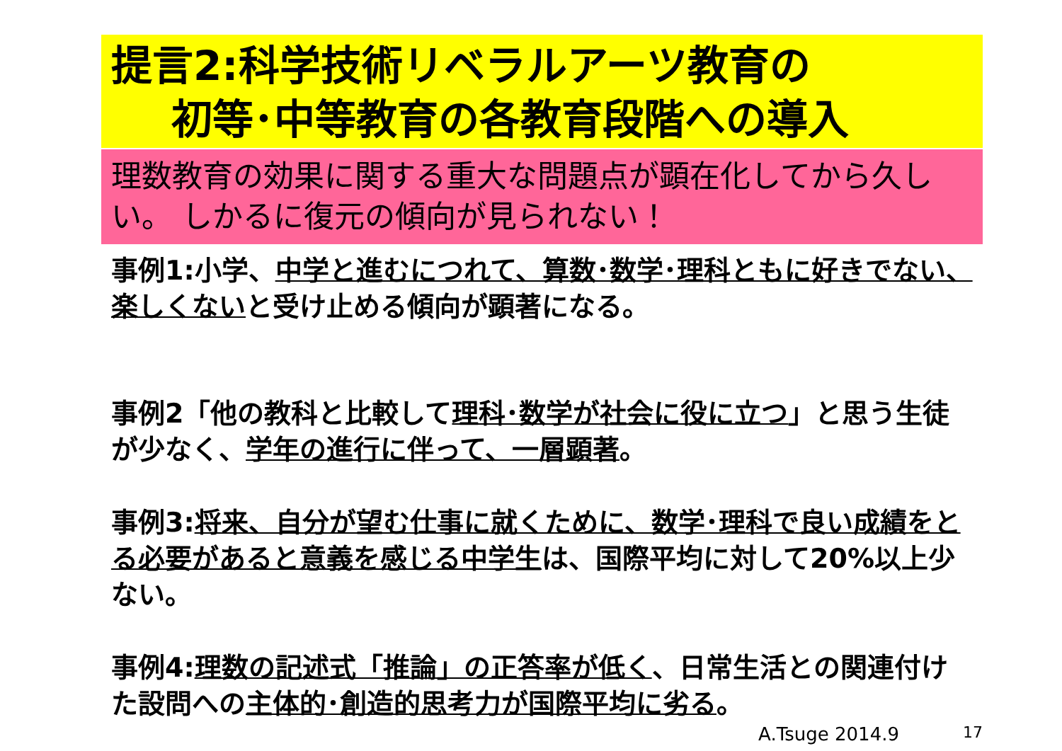提言2:科学技術リベラルアーツ教育の
初等･中等教育の各教育段階への導入
理数教育の効果に関する重大な問題点が顕在化してから久しい。 しかるに復元の傾向が見られない！
事例1:小学、中学と進むにつれて、算数･数学･理科ともに好きでない、楽しくないと受け止める傾向が顕著になる。
事例2「他の教科と比較して理科･数学が社会に役に立つ」と思う生徒が少なく、学年の進行に伴って、一層顕著。
事例3:将来、自分が望む仕事に就くために、数学･理科で良い成績をとる必要があると意義を感じる中学生は、国際平均に対して20%以上少ない。
事例4:理数の記述式「推論」の正答率が低く、日常生活との関連付けた設問への主体的･創造的思考力が国際平均に劣る。
A.Tsuge 2014.9 17